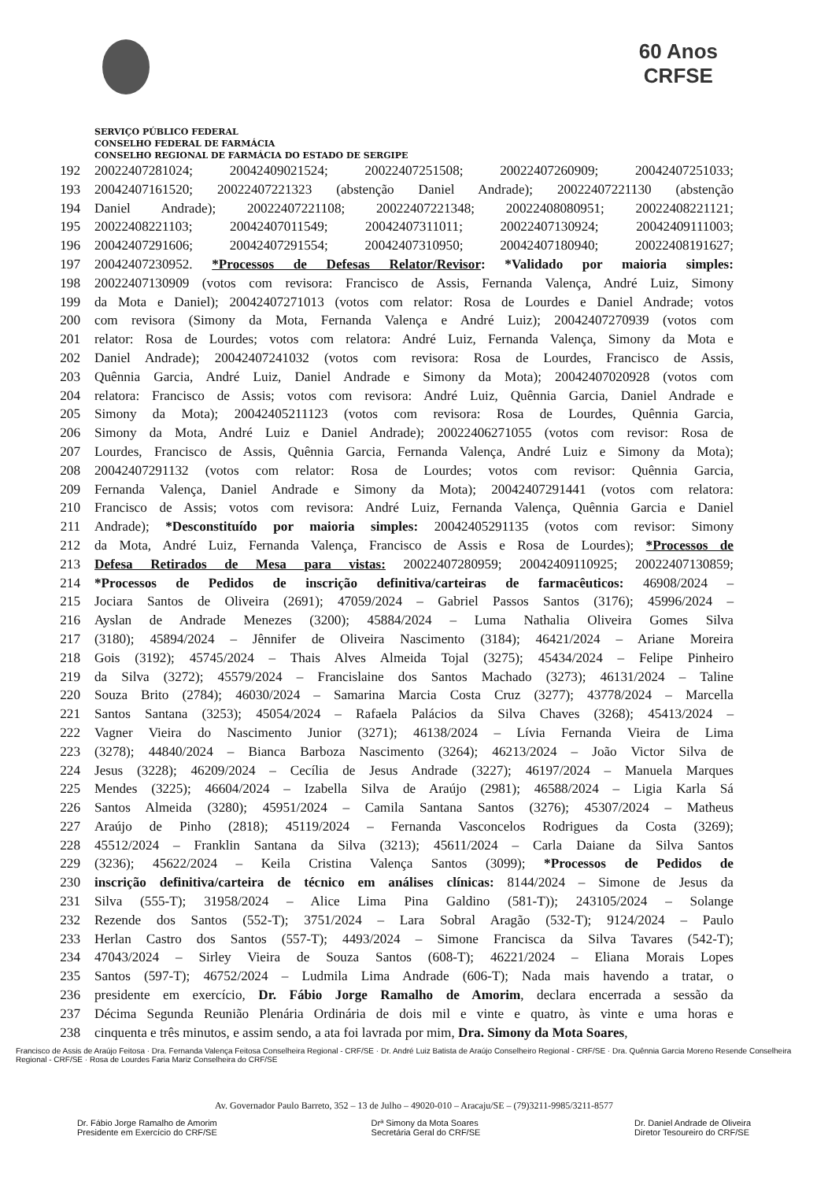60 Anos
CRFSE
SERVIÇO PÚBLICO FEDERAL
CONSELHO FEDERAL DE FARMÁCIA
CONSELHO REGIONAL DE FARMÁCIA DO ESTADO DE SERGIPE
192 20022407281024; 20042409021524; 20022407251508; 20022407260909; 20042407251033;
193 20042407161520; 20022407221323 (abstenção Daniel Andrade); 20022407221130 (abstenção
194 Daniel Andrade); 20022407221108; 20022407221348; 20022408080951; 20022408221121;
195 20022408221103; 20042407011549; 20042407311011; 20022407130924; 20042409111003;
196 20042407291606; 20042407291554; 20042407310950; 20042407180940; 20022408191627;
197 20042407230952. *Processos de Defesas Relator/Revisor: *Validado por maioria simples:
198 20022407130909 (votos com revisora: Francisco de Assis, Fernanda Valença, André Luiz, Simony
199 da Mota e Daniel); 20042407271013 (votos com relator: Rosa de Lourdes e Daniel Andrade; votos
200 com revisora (Simony da Mota, Fernanda Valença e André Luiz); 20042407270939 (votos com
201 relator: Rosa de Lourdes; votos com relatora: André Luiz, Fernanda Valença, Simony da Mota e
202 Daniel Andrade); 20042407241032 (votos com revisora: Rosa de Lourdes, Francisco de Assis,
203 Quênnia Garcia, André Luiz, Daniel Andrade e Simony da Mota); 20042407020928 (votos com
204 relatora: Francisco de Assis; votos com revisora: André Luiz, Quênnia Garcia, Daniel Andrade e
205 Simony da Mota); 20042405211123 (votos com revisora: Rosa de Lourdes, Quênnia Garcia,
206 Simony da Mota, André Luiz e Daniel Andrade); 20022406271055 (votos com revisor: Rosa de
207 Lourdes, Francisco de Assis, Quênnia Garcia, Fernanda Valença, André Luiz e Simony da Mota);
208 20042407291132 (votos com relator: Rosa de Lourdes; votos com revisor: Quênnia Garcia,
209 Fernanda Valença, Daniel Andrade e Simony da Mota); 20042407291441 (votos com relatora:
210 Francisco de Assis; votos com revisora: André Luiz, Fernanda Valença, Quênnia Garcia e Daniel
211 Andrade); *Desconstituído por maioria simples: 20042405291135 (votos com revisor: Simony
212 da Mota, André Luiz, Fernanda Valença, Francisco de Assis e Rosa de Lourdes); *Processos de
213 Defesa Retirados de Mesa para vistas: 20022407280959; 20042409110925; 20022407130859;
214 *Processos de Pedidos de inscrição definitiva/carteiras de farmacêuticos: 46908/2024 –
215 Jociara Santos de Oliveira (2691); 47059/2024 – Gabriel Passos Santos (3176); 45996/2024 –
216 Ayslan de Andrade Menezes (3200); 45884/2024 – Luma Nathalia Oliveira Gomes Silva
217 (3180); 45894/2024 – Jênnifer de Oliveira Nascimento (3184); 46421/2024 – Ariane Moreira
218 Gois (3192); 45745/2024 – Thais Alves Almeida Tojal (3275); 45434/2024 – Felipe Pinheiro
219 da Silva (3272); 45579/2024 – Francislaine dos Santos Machado (3273); 46131/2024 – Taline
220 Souza Brito (2784); 46030/2024 – Samarina Marcia Costa Cruz (3277); 43778/2024 – Marcella
221 Santos Santana (3253); 45054/2024 – Rafaela Palácios da Silva Chaves (3268); 45413/2024 –
222 Vagner Vieira do Nascimento Junior (3271); 46138/2024 – Lívia Fernanda Vieira de Lima
223 (3278); 44840/2024 – Bianca Barboza Nascimento (3264); 46213/2024 – João Victor Silva de
224 Jesus (3228); 46209/2024 – Cecília de Jesus Andrade (3227); 46197/2024 – Manuela Marques
225 Mendes (3225); 46604/2024 – Izabella Silva de Araújo (2981); 46588/2024 – Ligia Karla Sá
226 Santos Almeida (3280); 45951/2024 – Camila Santana Santos (3276); 45307/2024 – Matheus
227 Araújo de Pinho (2818); 45119/2024 – Fernanda Vasconcelos Rodrigues da Costa (3269);
228 45512/2024 – Franklin Santana da Silva (3213); 45611/2024 – Carla Daiane da Silva Santos
229 (3236); 45622/2024 – Keila Cristina Valença Santos (3099); *Processos de Pedidos de
230 inscrição definitiva/carteira de técnico em análises clínicas: 8144/2024 – Simone de Jesus da
231 Silva (555-T); 31958/2024 – Alice Lima Pina Galdino (581-T)); 243105/2024 – Solange
232 Rezende dos Santos (552-T); 3751/2024 – Lara Sobral Aragão (532-T); 9124/2024 – Paulo
233 Herlan Castro dos Santos (557-T); 4493/2024 – Simone Francisca da Silva Tavares (542-T);
234 47043/2024 – Sirley Vieira de Souza Santos (608-T); 46221/2024 – Eliana Morais Lopes
235 Santos (597-T); 46752/2024 – Ludmila Lima Andrade (606-T); Nada mais havendo a tratar, o
236 presidente em exercício, Dr. Fábio Jorge Ramalho de Amorim, declara encerrada a sessão da
237 Décima Segunda Reunião Plenária Ordinária de dois mil e vinte e quatro, às vinte e uma horas e
238 cinquenta e três minutos, e assim sendo, a ata foi lavrada por mim, Dra. Simony da Mota Soares,
Francisco de Assis de Araújo Feitosa · Dra. Fernanda Valença Feitosa Conselheira Regional - CRF/SE · Dr. André Luiz Batista de Araújo Conselheiro Regional - CRF/SE · Dra. Quênnia Garcia Moreno Resende Conselheira Regional - CRF/SE · Rosa de Lourdes Faria Mariz Conselheira do CRF/SE
Av. Governador Paulo Barreto, 352 – 13 de Julho – 49020-010 – Aracaju/SE – (79)3211-9985/3211-8577
Dr. Fábio Jorge Ramalho de Amorim
Presidente em Exercício do CRF/SE Drª Simony da Mota Soares
Secretária Geral do CRF/SE Dr. Daniel Andrade de Oliveira
Diretor Tesoureiro do CRF/SE